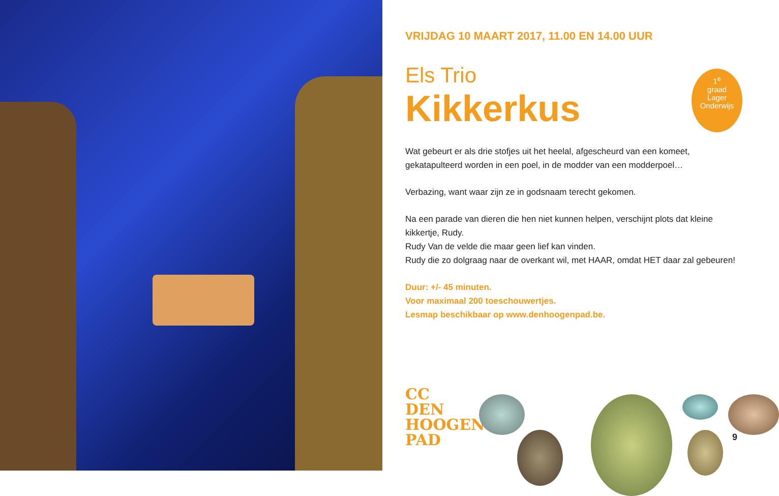VRIJDAG 10 MAART 2017, 11.00 EN 14.00 UUR
Els Trio
Kikkerkus
1<sup>e</sup>
graad
Lager
Onderwijs
Wat gebeurt er als drie stofjes uit het heelal, afgescheurd van een komeet,
gekatapulteerd worden in een poel, in de modder van een modderpoel…
Verbazing, want waar zijn ze in godsnaam terecht gekomen.
Na een parade van dieren die hen niet kunnen helpen, verschijnt plots dat kleine kikkertje, Rudy.
Rudy Van de velde die maar geen lief kan vinden.
Rudy die zo dolgraag naar de overkant wil, met HAAR, omdat HET daar zal gebeuren!
Duur: +/- 45 minuten.
Voor maximaal 200 toeschouwertjes.
Lesmap beschikbaar op www.denhoogenpad.be.
CC
DEN
HOOGEN
PAD
9